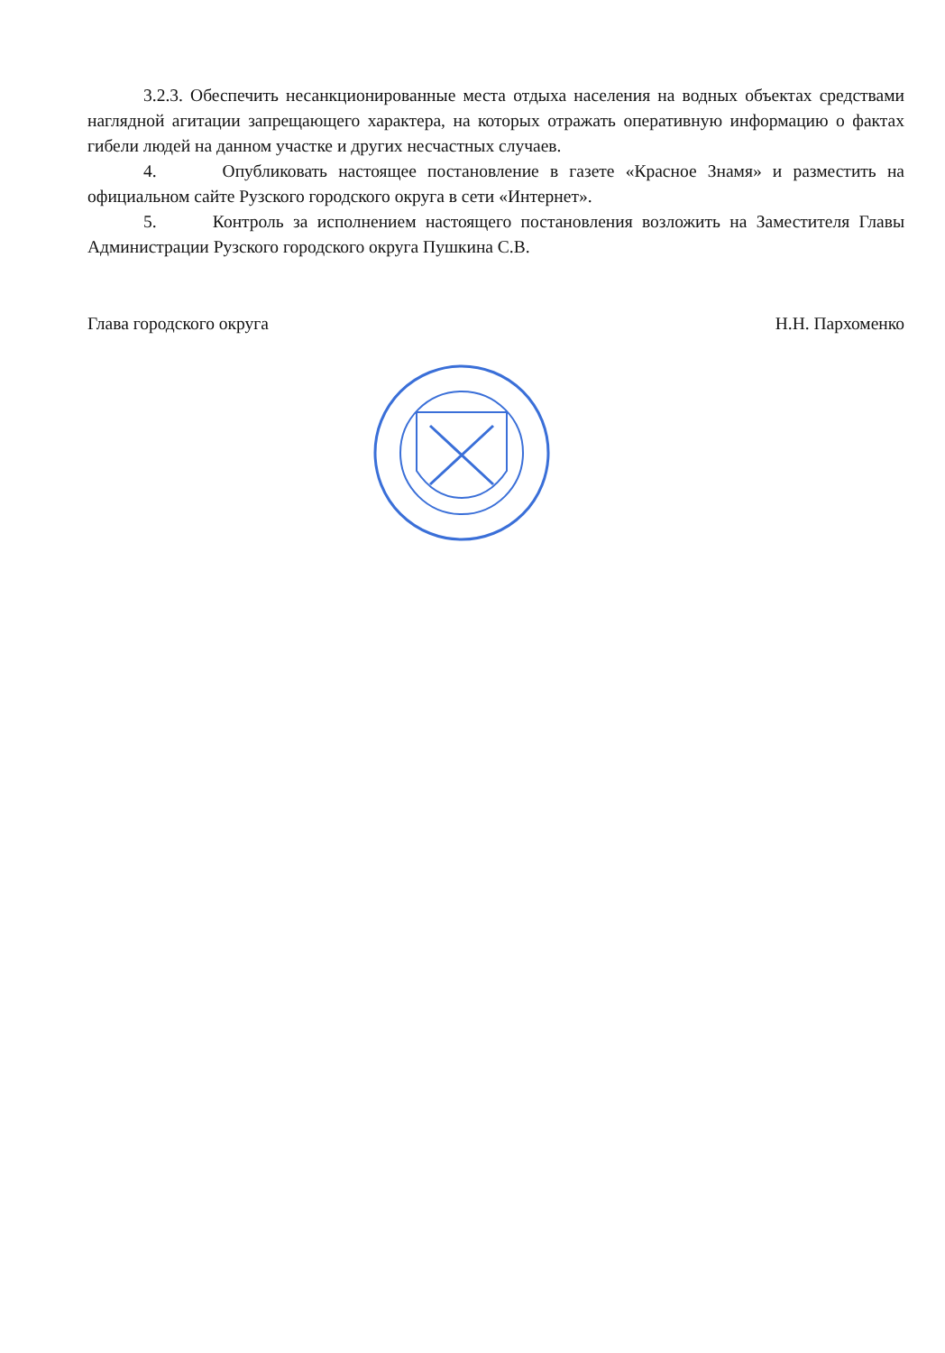3.2.3. Обеспечить несанкционированные места отдыха населения на водных объектах средствами наглядной агитации запрещающего характера, на которых отражать оперативную информацию о фактах гибели людей на данном участке и других несчастных случаев.
4. Опубликовать настоящее постановление в газете «Красное Знамя» и разместить на официальном сайте Рузского городского округа в сети «Интернет».
5. Контроль за исполнением настоящего постановления возложить на Заместителя Главы Администрации Рузского городского округа Пушкина С.В.
Глава городского округа Н.Н. Пархоменко